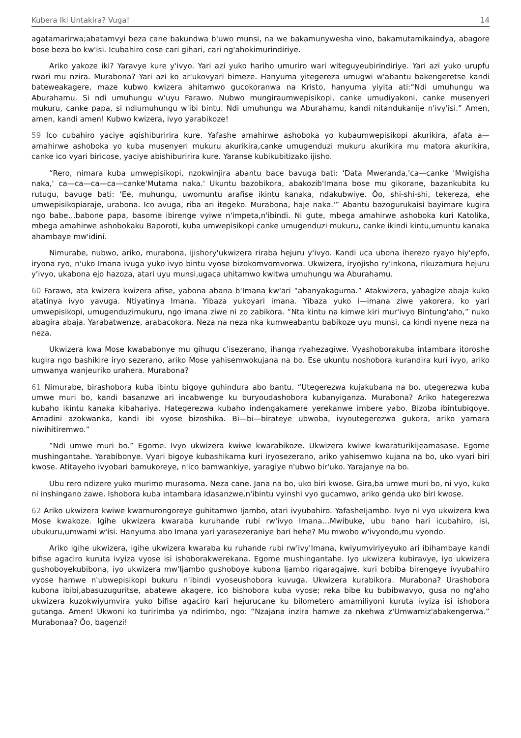Kubera Iki Untakira? Vuga! 14
agatamarirwa;abatamvyi beza cane bakundwa b'uwo munsi, na we bakamunywesha vino, bakamutamikaindya, abagore bose beza bo kw'isi. Icubahiro cose cari gihari, cari ng'ahokimurindiriye.
Ariko yakoze iki? Yaravye kure y'ivyo. Yari azi yuko hariho umuriro wari witeguyeubirindiriye. Yari azi yuko urupfu rwari mu nzira. Murabona? Yari azi ko ar'ukovyari bimeze. Hanyuma yitegereza umugwi w'abantu bakengeretse kandi bateweakagere, maze kubwo kwizera ahitamwo gucokoranwa na Kristo, hanyuma yiyita ati:“Ndi umuhungu wa Aburahamu. Si ndi umuhungu w'uyu Farawo. Nubwo mungiraumwepisikopi, canke umudiyakoni, canke musenyeri mukuru, canke papa, si ndiumuhungu w'ibi bintu. Ndi umuhungu wa Aburahamu, kandi nitandukanije n'ivy'isi.” Amen, amen, kandi amen! Kubwo kwizera, ivyo yarabikoze!
59 Ico cubahiro yaciye agishiburirira kure. Yafashe amahirwe ashoboka yo kubaumwepisikopi akurikira, afata a—amahirwe ashoboka yo kuba musenyeri mukuru akurikira,canke umugenduzi mukuru akurikira mu matora akurikira, canke ico vyari biricose, yaciye abishiburirira kure. Yaranse kubikubitizako ijisho.
“Rero, nimara kuba umwepisikopi, nzokwinjira abantu bace bavuga bati: 'Data Mweranda,'ca—canke 'Mwigisha naka,' ca—ca—ca—ca—canke'Mutama naka.' Ukuntu bazobikora, abakozib'Imana bose mu gikorane, bazankubita ku rutugu, bavuge bati: 'Ee, muhungu, uwomuntu arafise ikintu kanaka, ndakubwiye. Ôo, shi-shi-shi, tekereza, ehe umwepisikopiaraje, urabona. Ico avuga, riba ari itegeko. Murabona, haje naka.'” Abantu bazogurukaisi bayimare kugira ngo babe…babone papa, basome ibirenge vyiwe n'impeta,n'ibindi. Ni gute, mbega amahirwe ashoboka kuri Katolika, mbega amahirwe ashobokaku Baporoti, kuba umwepisikopi canke umugenduzi mukuru, canke ikindi kintu,umuntu kanaka ahambaye mw'idini.
Nimurabe, nubwo, ariko, murabona, ijishory'ukwizera riraba hejuru y'ivyo. Kandi uca ubona iherezo ryayo hiy'epfo, iryona ryo, n'uko Imana ivuga yuko ivyo bintu vyose bizokomvomvorwa. Ukwizera, iryojisho ry'inkona, rikuzamura hejuru y'ivyo, ukabona ejo hazoza, atari uyu munsi,ugaca uhitamwo kwitwa umuhungu wa Aburahamu.
60 Farawo, ata kwizera kwizera afise, yabona abana b'Imana kw'ari “abanyakaguma.” Atakwizera, yabagize abaja kuko atatinya ivyo yavuga. Ntiyatinya Imana. Yibaza yukoyari imana. Yibaza yuko i—imana ziwe yakorera, ko yari umwepisikopi, umugenduzimukuru, ngo imana ziwe ni zo zabikora. “Nta kintu na kimwe kiri mur'ivyo Bintung'aho,” nuko abagira abaja. Yarabatwenze, arabacokora. Neza na neza nka kumweabantu babikoze uyu munsi, ca kindi nyene neza na neza.
Ukwizera kwa Mose kwababonye mu gihugu c'isezerano, ihanga ryahezagiwe. Vyashoborakuba intambara itoroshe kugira ngo bashikire iryo sezerano, ariko Mose yahisemwokujana na bo. Ese ukuntu noshobora kurandira kuri ivyo, ariko umwanya wanjeuriko urahera. Murabona?
61 Nimurabe, birashobora kuba ibintu bigoye guhindura abo bantu. “Utegerezwa kujakubana na bo, utegerezwa kuba umwe muri bo, kandi basanzwe ari incabwenge ku buryoudashobora kubanyiganza. Murabona? Ariko hategerezwa kubaho ikintu kanaka kibahariya. Hategerezwa kubaho indengakamere yerekanwe imbere yabo. Bizoba ibintubigoye. Amadini azokwanka, kandi ibi vyose bizoshika. Bi—bi—birateye ubwoba, ivyoutegerezwa gukora, ariko yamara niwihitiremwo.”
“Ndi umwe muri bo.” Egome. Ivyo ukwizera kwiwe kwarabikoze. Ukwizera kwiwe kwaraturikijeamasase. Egome mushingantahe. Yarabibonye. Vyari bigoye kubashikama kuri iryosezerano, ariko yahisemwo kujana na bo, uko vyari biri kwose. Atitayeho ivyobari bamukoreye, n'ico bamwankiye, yaragiye n'ubwo bir'uko. Yarajanye na bo.
Ubu rero ndizere yuko murimo murasoma. Neza cane. Jana na bo, uko biri kwose. Gira,ba umwe muri bo, ni vyo, kuko ni inshingano zawe. Ishobora kuba intambara idasanzwe,n'ibintu vyinshi vyo gucamwo, ariko genda uko biri kwose.
62 Ariko ukwizera kwiwe kwamurongoreye guhitamwo Ijambo, atari ivyubahiro. YafasheIjambo. Ivyo ni vyo ukwizera kwa Mose kwakoze. Igihe ukwizera kwaraba kuruhande rubi rw'ivyo Imana…Mwibuke, ubu hano hari icubahiro, isi, ubukuru,umwami w'isi. Hanyuma abo Imana yari yarasezeraniye bari hehe? Mu mwobo w'ivyondo,mu vyondo.
Ariko igihe ukwizera, igihe ukwizera kwaraba ku ruhande rubi rw'ivy'Imana, kwiyumviriyeyuko ari ibihambaye kandi bifise agaciro kuruta ivyiza vyose isi ishoborakwerekana. Egome mushingantahe. Iyo ukwizera kubiravye, iyo ukwizera gushoboyekubibona, iyo ukwizera mw'Ijambo gushoboye kubona Ijambo rigaragajwe, kuri bobiba birengeye ivyubahiro vyose hamwe n'ubwepisikopi bukuru n'ibindi vyoseushobora kuvuga. Ukwizera kurabikora. Murabona? Urashobora kubona ibibi,abasuzuguritse, abatewe akagere, ico bishobora kuba vyose; reka bibe ku bubibwavyo, gusa no ng'aho ukwizera kuzokwiyumvira yuko bifise agaciro kari hejurucane ku bilometero amamiliyoni kuruta ivyiza isi ishobora gutanga. Amen! Ukwoni ko turirimba ya ndirimbo, ngo: “Nzajana inzira hamwe za nkehwa z'Umwamiz'abakengerwa.” Murabonaa? Ôo, bagenzi!